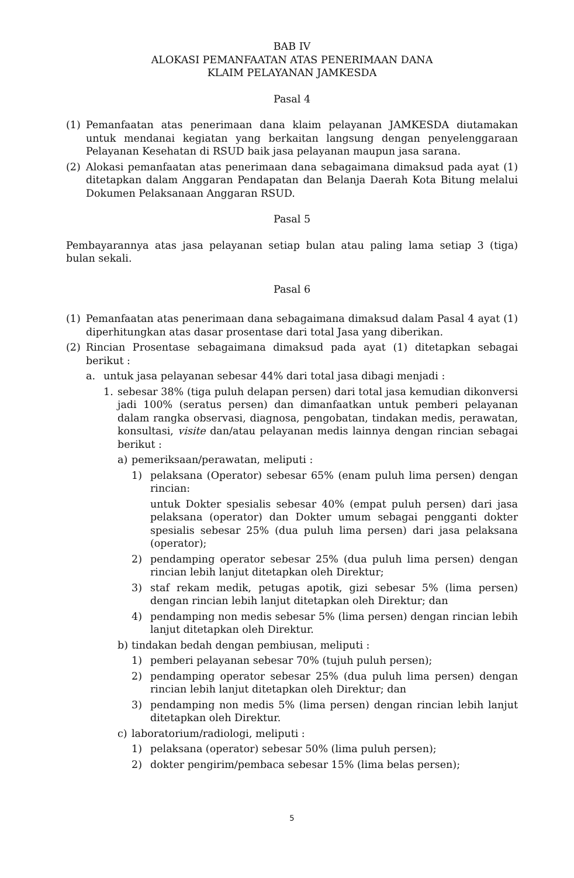BAB IV
ALOKASI PEMANFAATAN ATAS PENERIMAAN DANA
KLAIM PELAYANAN JAMKESDA
Pasal 4
(1) Pemanfaatan atas penerimaan dana klaim pelayanan JAMKESDA diutamakan untuk mendanai kegiatan yang berkaitan langsung dengan penyelenggaraan Pelayanan Kesehatan di RSUD baik jasa pelayanan maupun jasa sarana.
(2) Alokasi pemanfaatan atas penerimaan dana sebagaimana dimaksud pada ayat (1) ditetapkan dalam Anggaran Pendapatan dan Belanja Daerah Kota Bitung melalui Dokumen Pelaksanaan Anggaran RSUD.
Pasal 5
Pembayarannya atas jasa pelayanan setiap bulan atau paling lama setiap 3 (tiga) bulan sekali.
Pasal 6
(1) Pemanfaatan atas penerimaan dana sebagaimana dimaksud dalam Pasal 4 ayat (1) diperhitungkan atas dasar prosentase dari total Jasa yang diberikan.
(2) Rincian Prosentase sebagaimana dimaksud pada ayat (1) ditetapkan sebagai berikut :
a. untuk jasa pelayanan sebesar 44% dari total jasa dibagi menjadi :
1. sebesar 38% (tiga puluh delapan persen) dari total jasa kemudian dikonversi jadi 100% (seratus persen) dan dimanfaatkan untuk pemberi pelayanan dalam rangka observasi, diagnosa, pengobatan, tindakan medis, perawatan, konsultasi, visite dan/atau pelayanan medis lainnya dengan rincian sebagai berikut :
a) pemeriksaan/perawatan, meliputi :
1) pelaksana (Operator) sebesar 65% (enam puluh lima persen) dengan rincian:
untuk Dokter spesialis sebesar 40% (empat puluh persen) dari jasa pelaksana (operator) dan Dokter umum sebagai pengganti dokter spesialis sebesar 25% (dua puluh lima persen) dari jasa pelaksana (operator);
2) pendamping operator sebesar 25% (dua puluh lima persen) dengan rincian lebih lanjut ditetapkan oleh Direktur;
3) staf rekam medik, petugas apotik, gizi sebesar 5% (lima persen) dengan rincian lebih lanjut ditetapkan oleh Direktur; dan
4) pendamping non medis sebesar 5% (lima persen) dengan rincian lebih lanjut ditetapkan oleh Direktur.
b) tindakan bedah dengan pembiusan, meliputi :
1) pemberi pelayanan sebesar 70% (tujuh puluh persen);
2) pendamping operator sebesar 25% (dua puluh lima persen) dengan rincian lebih lanjut ditetapkan oleh Direktur; dan
3) pendamping non medis 5% (lima persen) dengan rincian lebih lanjut ditetapkan oleh Direktur.
c) laboratorium/radiologi, meliputi :
1) pelaksana (operator) sebesar 50% (lima puluh persen);
2) dokter pengirim/pembaca sebesar 15% (lima belas persen);
5